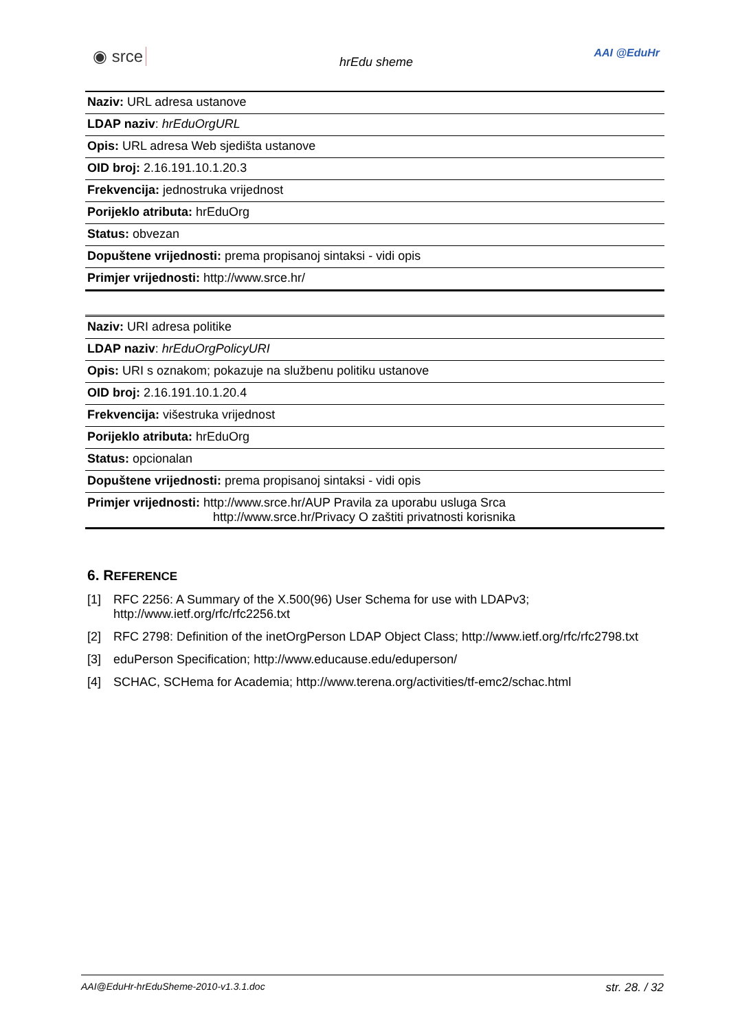◉ srce
hrEdu sheme
AAI @EduHr
| Naziv: URL adresa ustanove |
| LDAP naziv : hrEduOrgURL |
| Opis: URL adresa Web sjedišta ustanove |
| OID broj: 2.16.191.10.1.20.3 |
| Frekvencija: jednostruka vrijednost |
| Porijeklo atributa: hrEduOrg |
| Status: obvezan |
| Dopuštene vrijednosti: prema propisanoj sintaksi - vidi opis |
| Primjer vrijednosti: http://www.srce.hr/ |
| Naziv: URI adresa politike |
| LDAP naziv : hrEduOrgPolicyURI |
| Opis: URI s oznakom; pokazuje na službenu politiku ustanove |
| OID broj: 2.16.191.10.1.20.4 |
| Frekvencija: višestruka vrijednost |
| Porijeklo atributa: hrEduOrg |
| Status: opcionalan |
| Dopuštene vrijednosti: prema propisanoj sintaksi - vidi opis |
| Primjer vrijednosti: http://www.srce.hr/AUP Pravila za uporabu usluga Srca http://www.srce.hr/Privacy O zaštiti privatnosti korisnika |
6. REFERENCE
[1] RFC 2256: A Summary of the X.500(96) User Schema for use with LDAPv3; http://www.ietf.org/rfc/rfc2256.txt
[2] RFC 2798: Definition of the inetOrgPerson LDAP Object Class; http://www.ietf.org/rfc/rfc2798.txt
[3] eduPerson Specification; http://www.educause.edu/eduperson/
[4] SCHAC, SCHema for Academia; http://www.terena.org/activities/tf-emc2/schac.html
AAI@EduHr-hrEduSheme-2010-v1.3.1.doc str. 28. / 32